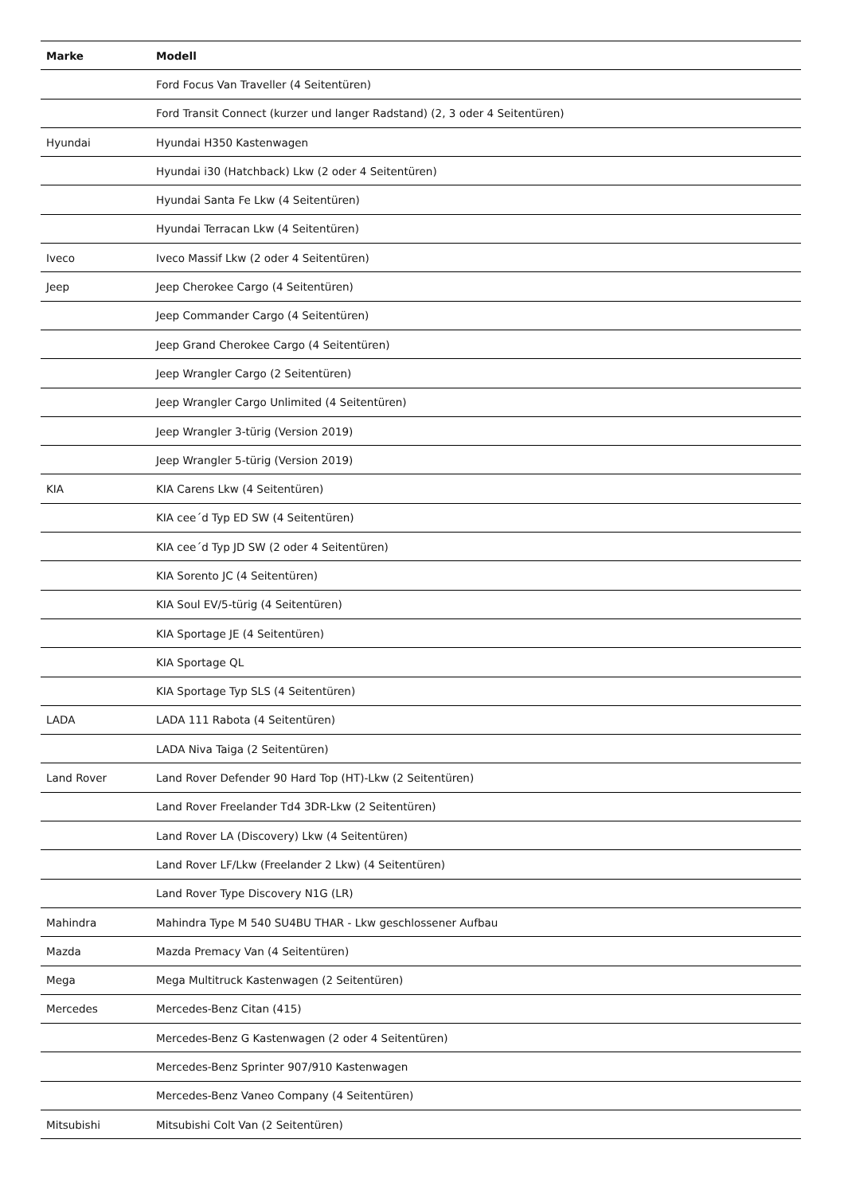| Marke | Modell |
| --- | --- |
| | Ford Focus Van Traveller (4 Seitentüren) |
| | Ford Transit Connect (kurzer und langer Radstand) (2, 3 oder 4 Seitentüren) |
| Hyundai | Hyundai H350 Kastenwagen |
| | Hyundai i30 (Hatchback) Lkw (2 oder 4 Seitentüren) |
| | Hyundai Santa Fe Lkw (4 Seitentüren) |
| | Hyundai Terracan Lkw (4 Seitentüren) |
| Iveco | Iveco Massif Lkw (2 oder 4 Seitentüren) |
| Jeep | Jeep Cherokee Cargo (4 Seitentüren) |
| | Jeep Commander Cargo (4 Seitentüren) |
| | Jeep Grand Cherokee Cargo (4 Seitentüren) |
| | Jeep Wrangler Cargo (2 Seitentüren) |
| | Jeep Wrangler Cargo Unlimited (4 Seitentüren) |
| | Jeep Wrangler 3-türig (Version 2019) |
| | Jeep Wrangler 5-türig (Version 2019) |
| KIA | KIA Carens Lkw (4 Seitentüren) |
| | KIA cee´d Typ ED SW (4 Seitentüren) |
| | KIA cee´d Typ JD SW (2 oder 4 Seitentüren) |
| | KIA Sorento JC (4 Seitentüren) |
| | KIA Soul EV/5-türig (4 Seitentüren) |
| | KIA Sportage JE (4 Seitentüren) |
| | KIA Sportage QL |
| | KIA Sportage Typ SLS (4 Seitentüren) |
| LADA | LADA 111 Rabota (4 Seitentüren) |
| | LADA Niva Taiga (2 Seitentüren) |
| Land Rover | Land Rover Defender 90 Hard Top (HT)-Lkw (2 Seitentüren) |
| | Land Rover Freelander Td4 3DR-Lkw (2 Seitentüren) |
| | Land Rover LA (Discovery) Lkw (4 Seitentüren) |
| | Land Rover LF/Lkw (Freelander 2 Lkw) (4 Seitentüren) |
| | Land Rover Type Discovery N1G (LR) |
| Mahindra | Mahindra Type M 540 SU4BU THAR - Lkw geschlossener Aufbau |
| Mazda | Mazda Premacy Van (4 Seitentüren) |
| Mega | Mega Multitruck Kastenwagen (2 Seitentüren) |
| Mercedes | Mercedes-Benz Citan (415) |
| | Mercedes-Benz G Kastenwagen (2 oder 4 Seitentüren) |
| | Mercedes-Benz Sprinter 907/910 Kastenwagen |
| | Mercedes-Benz Vaneo Company (4 Seitentüren) |
| Mitsubishi | Mitsubishi Colt Van (2 Seitentüren) |